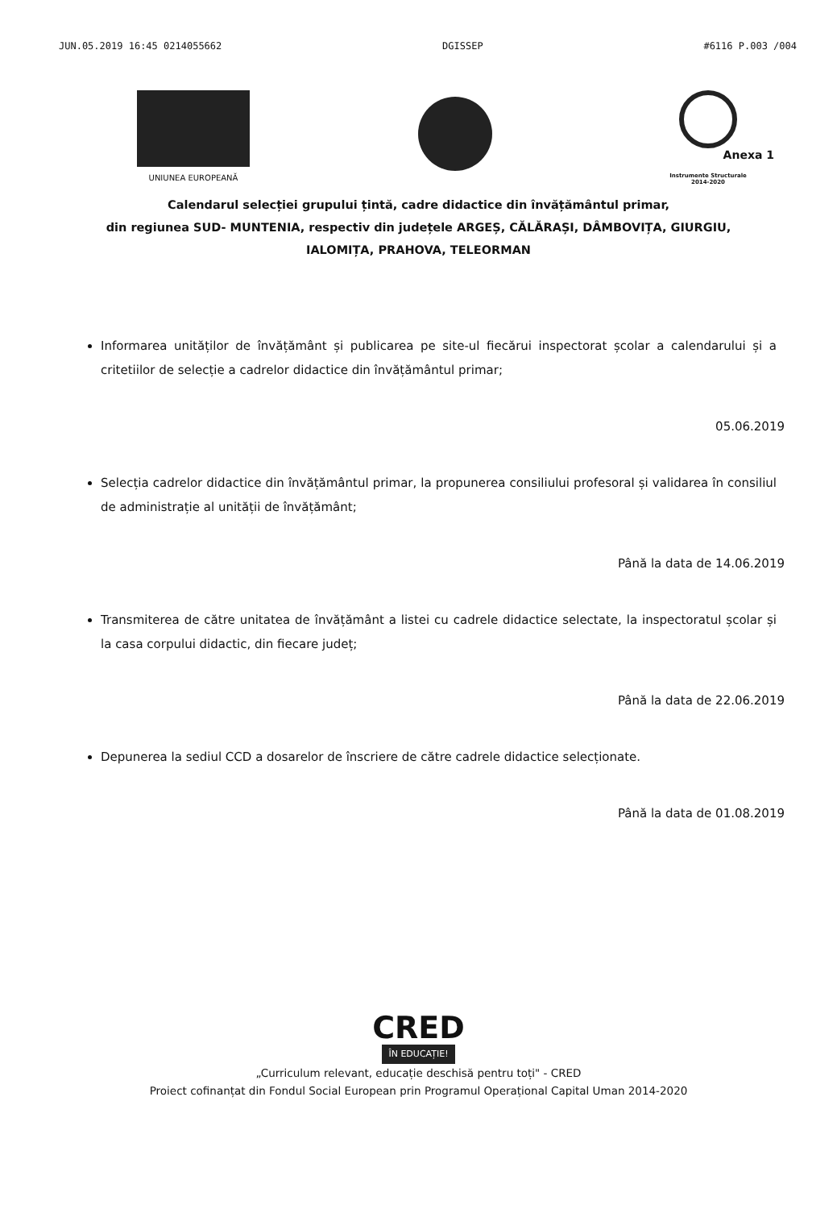JUN.05.2019 16:45 0214055662 DGISSEP #6116 P.003 /004
UNIUNEA EUROPEANĂ
Instrumente Structurale
2014-2020
Anexa 1
Calendarul selecției grupului țintă, cadre didactice din învățământul primar,
din regiunea SUD- MUNTENIA, respectiv din județele ARGEȘ, CĂLĂRAȘI, DÂMBOVIȚA, GIURGIU,
IALOMIȚA, PRAHOVA, TELEORMAN
Informarea unităților de învățământ și publicarea pe site-ul fiecărui inspectorat școlar a calendarului și a critetiilor de selecție a cadrelor didactice din învățământul primar;
05.06.2019
Selecția cadrelor didactice din învățământul primar, la propunerea consiliului profesoral și validarea în consiliul de administrație al unității de învățământ;
Până la data de 14.06.2019
Transmiterea de către unitatea de învățământ a listei cu cadrele didactice selectate, la inspectoratul școlar și la casa corpului didactic, din fiecare județ;
Până la data de 22.06.2019
Depunerea la sediul CCD a dosarelor de înscriere de către cadrele didactice selecționate.
Până la data de 01.08.2019
CRED
ÎN EDUCAȚIE!
„Curriculum relevant, educație deschisă pentru toți" - CRED
Proiect cofinanțat din Fondul Social European prin Programul Operațional Capital Uman 2014-2020